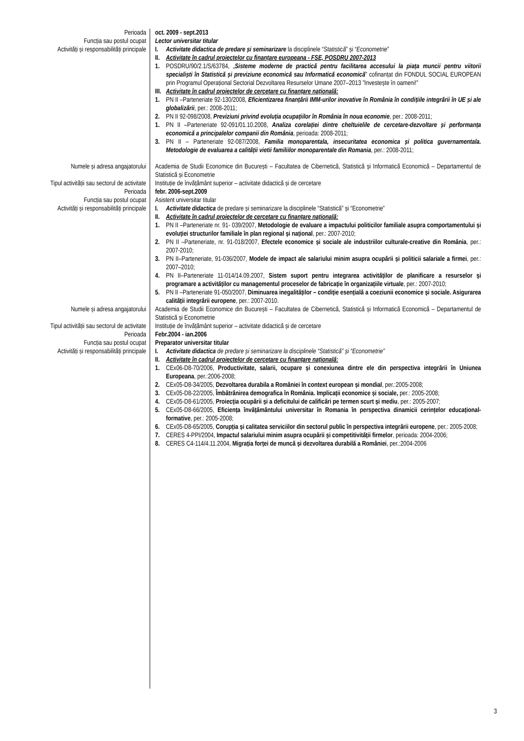Perioada
Funcția sau postul ocupat
Activități și responsabilități principale
oct. 2009 - sept.2013
Lector universitar titular
I. Activitate didactica de predare și seminarizare la disciplinele “Statistică” și “Econometrie”
II. Activitate în cadrul proiectelor cu finanțare europeana - FSE, POSDRU 2007-2013
1. POSDRU/90/2.1/S/63784, „Sisteme moderne de practică pentru facilitarea accesului la piața muncii pentru viitorii specialiști în Statistică și previziune economică sau Informatică economică” cofinanțat din FONDUL SOCIAL EUROPEAN prin Programul Operațional Sectorial Dezvoltarea Resurselor Umane 2007–2013 ”Investește în oameni!”
III. Activitate în cadrul proiectelor de cercetare cu finanțare națională:
1. PN II –Parteneriate 92-130/2008, Eficientizarea finanțării IMM-urilor inovative în România în condițiile integrării în UE și ale globalizării, per.: 2008-2011;
2. PN II 92-098/2008, Previziuni privind evoluția ocupațiilor în România în noua economie, per.: 2008-2011;
1. PN II –Parteneriate 92-091/01.10.2008, Analiza corelației dintre cheltuielile de cercetare-dezvoltare și performanța economică a principalelor companii din România, perioada: 2008-2011;
3. PN II – Parteneriate 92-087/2008, Familia monoparentala, insecuritatea economica și politica guvernamentala. Metodologie de evaluarea a calității vietii familiilor monoparentale din Romania, per.: 2008-2011;
Numele și adresa angajatorului Academia de Studii Economice din București – Facultatea de Cibernetică, Statistică și Informatică Economică – Departamentul de Statistică și Econometrie
Tipul activității sau sectorul de activitate
Instituție de învățământ superior – activitate didactică și de cercetare
Perioada
Funcția sau postul ocupat
Activități și responsabilități principale
febr. 2006-sept.2009
Asistent universitar titular
I. Activitate didactica de predare și seminarizare la disciplinele “Statistică” și “Econometrie”
II. Activitate în cadrul proiectelor de cercetare cu finanțare națională:
1. PN II –Parteneriate nr. 91- 039/2007, Metodologie de evaluare a impactului politicilor familiale asupra comportamentului și evoluției structurilor familiale în plan regional și național, per.: 2007-2010;
2. PN II –Parteneriate, nr. 91-018/2007, Efectele economice și sociale ale industriilor culturale-creative din România, per.: 2007-2010;
3. PN II–Parteneriate, 91-036/2007, Modele de impact ale salariului minim asupra ocupării și politicii salariale a firmei, per.: 2007–2010;
4. PN II–Parteneriate 11-014/14.09.2007, Sistem suport pentru integrarea activităților de planificare a resurselor și programare a activităților cu managementul proceselor de fabricație în organizațiile virtuale, per.: 2007-2010;
5. PN II –Parteneriate 91-050/2007, Diminuarea inegalităților – condiție esențială a coeziunii economice și sociale. Asigurarea calității integrării europene, per.: 2007-2010.
Numele și adresa angajatorului Academia de Studii Economice din București – Facultatea de Cibernetică, Statistică și Informatică Economică – Departamentul de Statistică și Econometrie
Tipul activității sau sectorul de activitate
Instituție de învățământ superior – activitate didactică și de cercetare
Perioada
Funcția sau postul ocupat
Activități și responsabilități principale
Febr.2004 - ian.2006
Preparator universitar titular
I. Activitate didactica de predare și seminarizare la disciplinele “Statistică” și “Econometrie”
II. Activitate în cadrul proiectelor de cercetare cu finanțare națională:
1. CEx06-D8-70/2006, Productivitate, salarii, ocupare și conexiunea dintre ele din perspectiva integrării în Uniunea Europeana, per.:2006-2008;
2. CEx05-D8-34/2005, Dezvoltarea durabila a României în context european și mondial, per.:2005-2008;
3. CEx05-D8-22/2005, Îmbătrânirea demografica în România. Implicații economice și sociale, per.: 2005-2008;
4. CEx05-D8-61/2005, Proiecția ocupării și a deficitului de calificări pe termen scurt și mediu, per.: 2005-2007;
5. CEx05-D8-66/2005, Eficiența învățământului universitar în Romania în perspectiva dinamicii cerințelor educațional-formative, per.: 2005-2008;
6. CEx05-D8-65/2005, Corupția și calitatea serviciilor din sectorul public în perspectiva integrării europene, per.: 2005-2008;
7. CERES 4-PPI/2004, Impactul salariului minim asupra ocupării și competitivității firmelor, perioada: 2004-2006;
8. CERES C4-114/4.11.2004, Migrația forței de muncă și dezvoltarea durabilă a României, per.:2004-2006
3